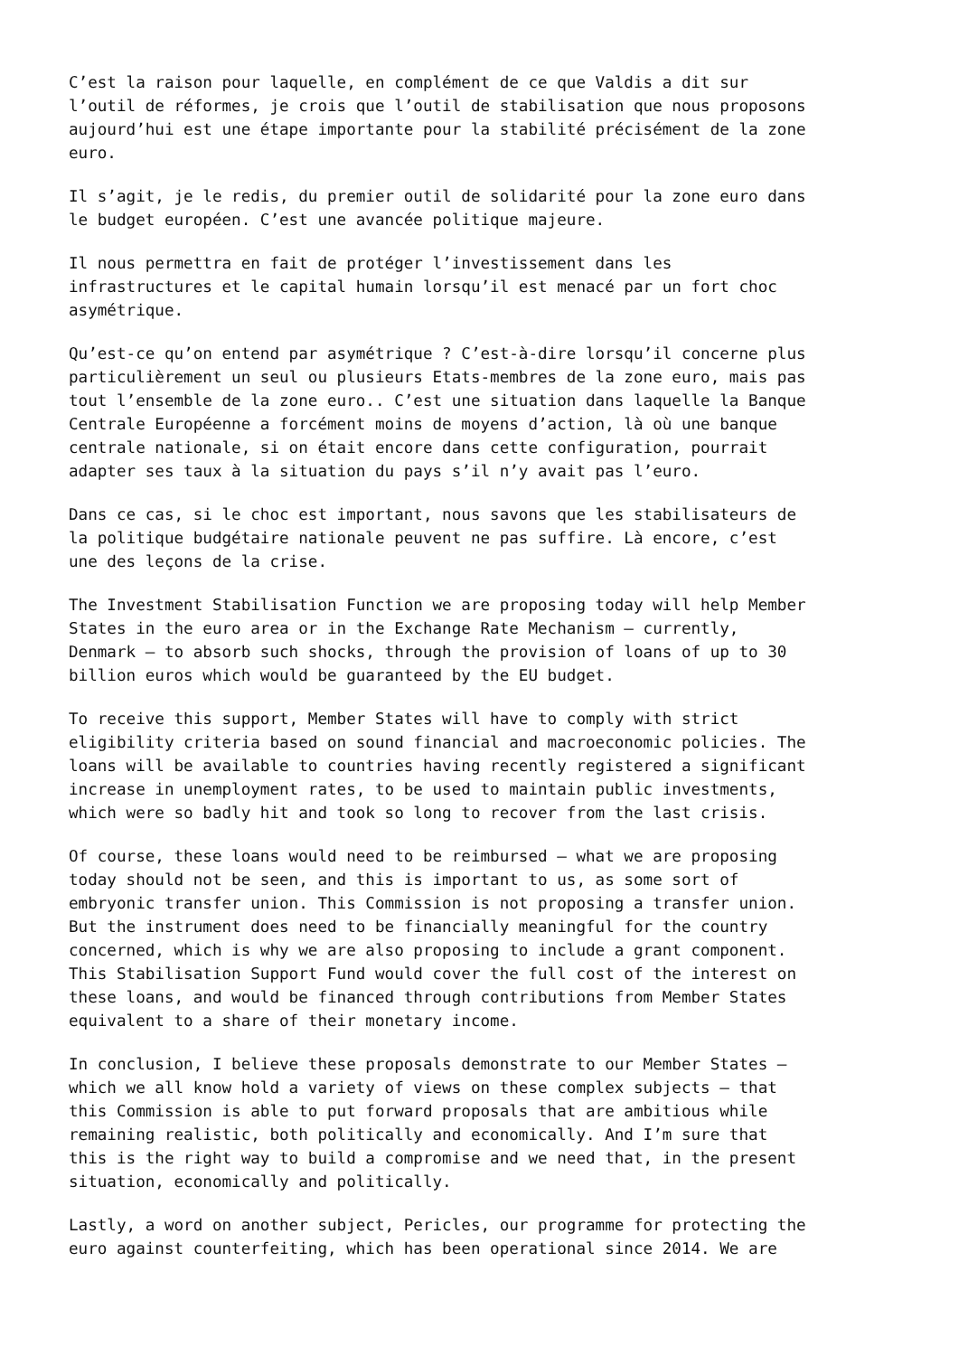C’est la raison pour laquelle, en complément de ce que Valdis a dit sur l’outil de réformes, je crois que l’outil de stabilisation que nous proposons aujourd’hui est une étape importante pour la stabilité précisément de la zone euro.
Il s’agit, je le redis, du premier outil de solidarité pour la zone euro dans le budget européen. C’est une avancée politique majeure.
Il nous permettra en fait de protéger l’investissement dans les infrastructures et le capital humain lorsqu’il est menacé par un fort choc asymétrique.
Qu’est-ce qu’on entend par asymétrique ? C’est-à-dire lorsqu’il concerne plus particulièrement un seul ou plusieurs Etats-membres de la zone euro, mais pas tout l’ensemble de la zone euro.. C’est une situation dans laquelle la Banque Centrale Européenne a forcément moins de moyens d’action, là où une banque centrale nationale, si on était encore dans cette configuration, pourrait adapter ses taux à la situation du pays s’il n’y avait pas l’euro.
Dans ce cas, si le choc est important, nous savons que les stabilisateurs de la politique budgétaire nationale peuvent ne pas suffire. Là encore, c’est une des leçons de la crise.
The Investment Stabilisation Function we are proposing today will help Member States in the euro area or in the Exchange Rate Mechanism – currently, Denmark – to absorb such shocks, through the provision of loans of up to 30 billion euros which would be guaranteed by the EU budget.
To receive this support, Member States will have to comply with strict eligibility criteria based on sound financial and macroeconomic policies. The loans will be available to countries having recently registered a significant increase in unemployment rates, to be used to maintain public investments, which were so badly hit and took so long to recover from the last crisis.
Of course, these loans would need to be reimbursed – what we are proposing today should not be seen, and this is important to us, as some sort of embryonic transfer union. This Commission is not proposing a transfer union. But the instrument does need to be financially meaningful for the country concerned, which is why we are also proposing to include a grant component. This Stabilisation Support Fund would cover the full cost of the interest on these loans, and would be financed through contributions from Member States equivalent to a share of their monetary income.
In conclusion, I believe these proposals demonstrate to our Member States – which we all know hold a variety of views on these complex subjects – that this Commission is able to put forward proposals that are ambitious while remaining realistic, both politically and economically. And I’m sure that this is the right way to build a compromise and we need that, in the present situation, economically and politically.
Lastly, a word on another subject, Pericles, our programme for protecting the euro against counterfeiting, which has been operational since 2014. We are